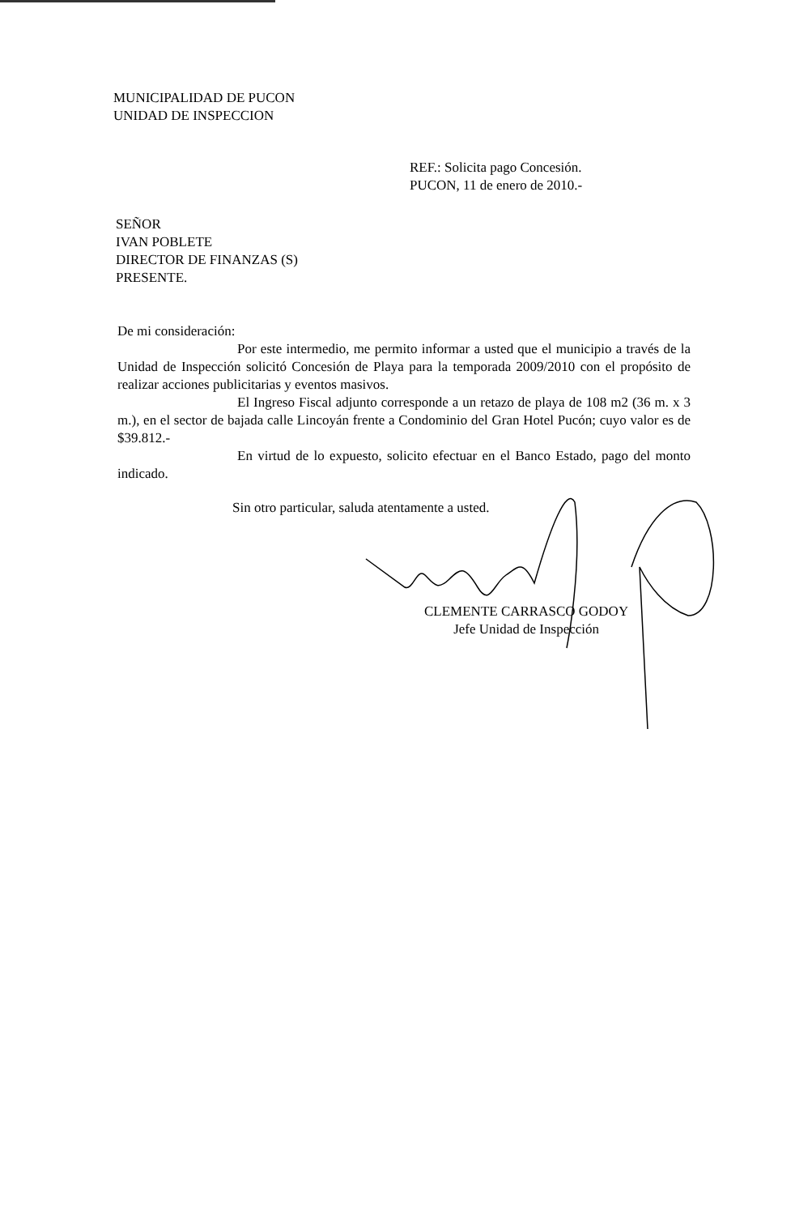MUNICIPALIDAD DE PUCON
UNIDAD DE INSPECCION
REF.: Solicita pago Concesión.
PUCON, 11 de enero de 2010.-
SEÑOR
IVAN POBLETE
DIRECTOR DE FINANZAS (S)
PRESENTE.
De mi consideración:
Por este intermedio, me permito informar a usted que el municipio a través de la Unidad de Inspección solicitó Concesión de Playa para la temporada 2009/2010 con el propósito de realizar acciones publicitarias y eventos masivos.
El Ingreso Fiscal adjunto corresponde a un retazo de playa de 108 m2 (36 m. x 3 m.), en el sector de bajada calle Lincoyán frente a Condominio del Gran Hotel Pucón; cuyo valor es de $39.812.-
En virtud de lo expuesto, solicito efectuar en el Banco Estado, pago del monto indicado.
Sin otro particular, saluda atentamente a usted.
CLEMENTE CARRASCO GODOY
Jefe Unidad de Inspección